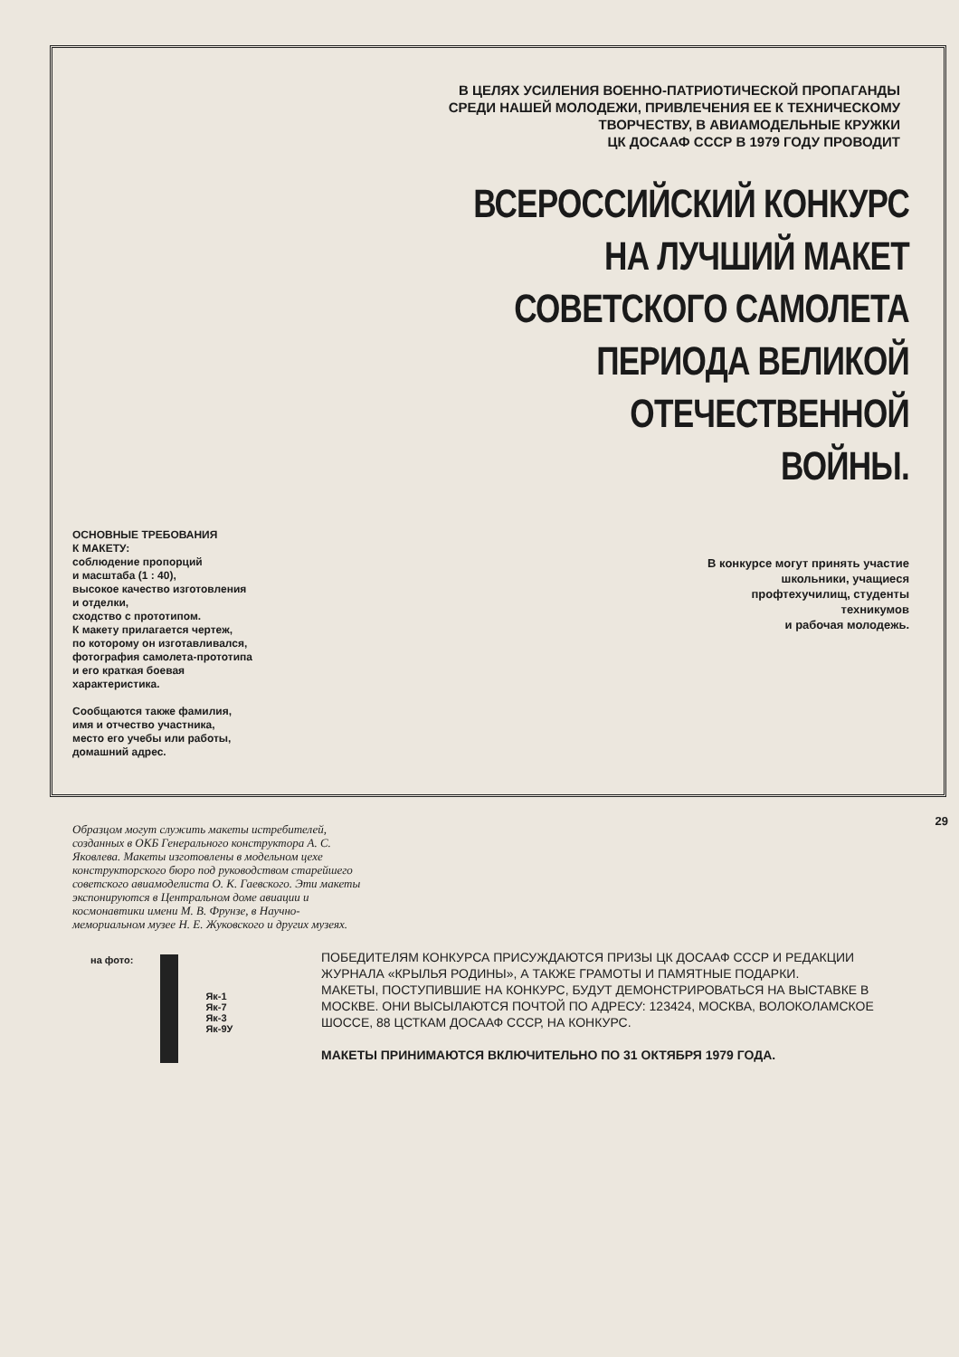В ЦЕЛЯХ УСИЛЕНИЯ ВОЕННО-ПАТРИОТИЧЕСКОЙ ПРОПАГАНДЫ
СРЕДИ НАШЕЙ МОЛОДЕЖИ, ПРИВЛЕЧЕНИЯ ЕЕ К ТЕХНИЧЕСКОМУ
ТВОРЧЕСТВУ, В АВИАМОДЕЛЬНЫЕ КРУЖКИ
ЦК ДОСААФ СССР В 1979 ГОДУ ПРОВОДИТ
ВСЕРОССИЙСКИЙ КОНКУРС
НА ЛУЧШИЙ МАКЕТ
СОВЕТСКОГО САМОЛЕТА
ПЕРИОДА ВЕЛИКОЙ
ОТЕЧЕСТВЕННОЙ
ВОЙНЫ.
ОСНОВНЫЕ ТРЕБОВАНИЯ
К МАКЕТУ:
соблюдение пропорций
и масштаба (1 : 40),
высокое качество изготовления
и отделки,
сходство с прототипом.
К макету прилагается чертеж,
по которому он изготавливался,
фотография самолета-прототипа
и его краткая боевая
характеристика.
Сообщаются также фамилия,
имя и отчество участника,
место его учебы или работы,
домашний адрес.
В конкурсе могут принять участие
школьники, учащиеся
профтехучилищ, студенты
техникумов
и рабочая молодежь.
Образцом могут служить макеты истребителей, созданных в ОКБ Генерального конструктора А. С. Яковлева. Макеты изготовлены в модельном цехе конструкторского бюро под руководством старейшего советского авиамоделиста О. К. Гаевского. Эти макеты экспонируются в Центральном доме авиации и космонавтики имени М. В. Фрунзе, в Научно-мемориальном музее Н. Е. Жуковского и других музеях.
ПОБЕДИТЕЛЯМ КОНКУРСА ПРИСУЖДАЮТСЯ ПРИЗЫ ЦК ДОСААФ СССР И РЕДАКЦИИ ЖУРНАЛА «КРЫЛЬЯ РОДИНЫ», А ТАКЖЕ ГРАМОТЫ И ПАМЯТНЫЕ ПОДАРКИ.
МАКЕТЫ, ПОСТУПИВШИЕ НА КОНКУРС, БУДУТ ДЕМОНСТРИРОВАТЬСЯ НА ВЫСТАВКЕ В МОСКВЕ. ОНИ ВЫСЫЛАЮТСЯ ПОЧТОЙ ПО АДРЕСУ: 123424, МОСКВА, ВОЛОКОЛАМСКОЕ ШОССЕ, 88 ЦСТКАМ ДОСААФ СССР, НА КОНКУРС.
МАКЕТЫ ПРИНИМАЮТСЯ ВКЛЮЧИТЕЛЬНО ПО 31 ОКТЯБРЯ 1979 ГОДА.
на фото:
Як-1
Як-7
Як-3
Як-9У
29